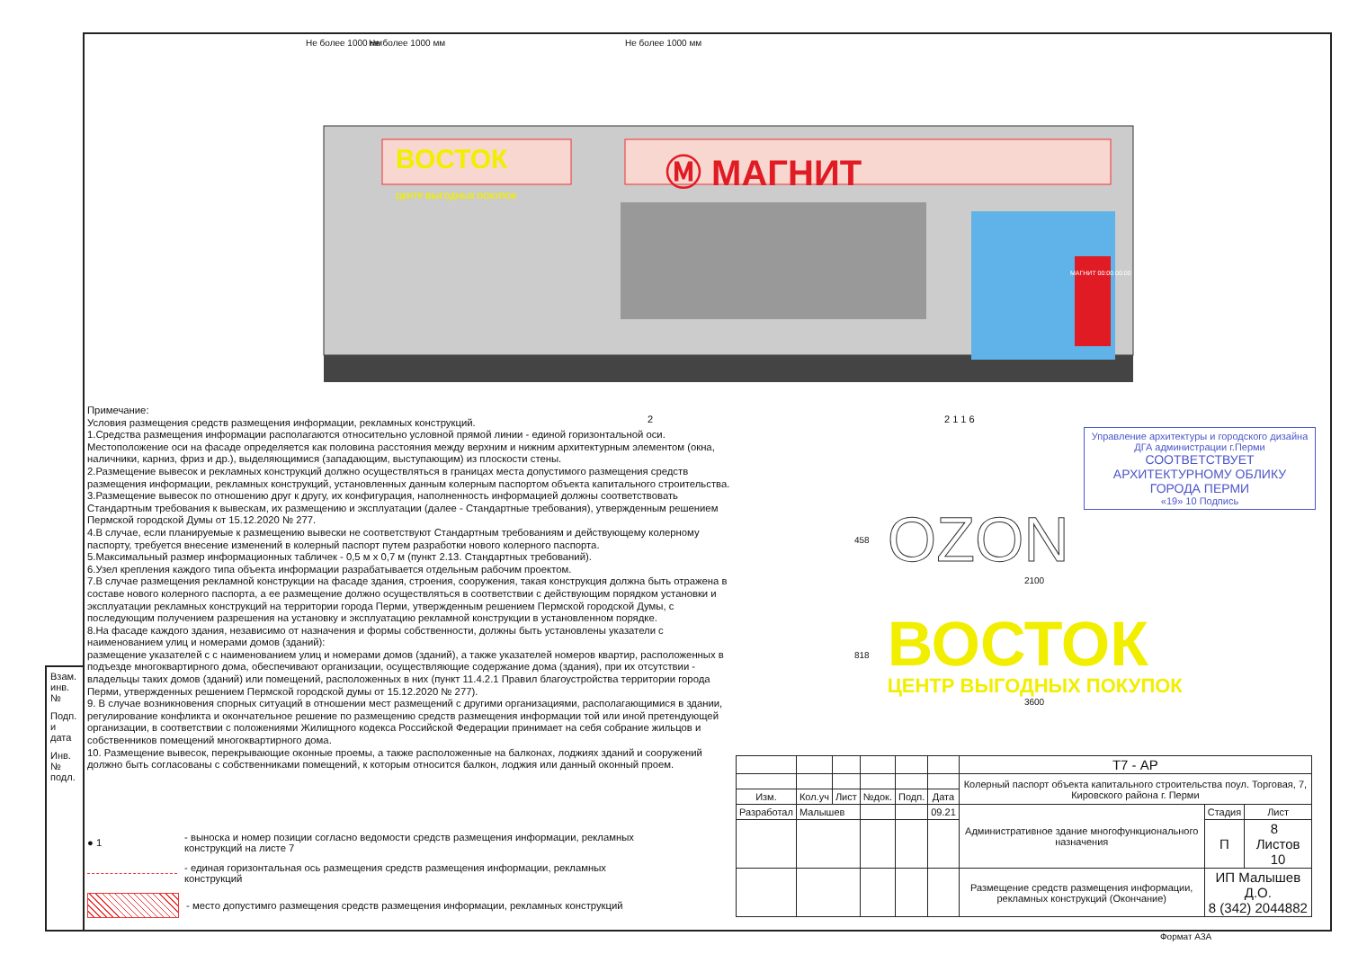Взам. инв. №
Подп. и дата
Инв. № подл.
ВОСТОК
ЦЕНТР ВЫГОДНЫХ ПОКУПОК
Ⓜ МАГНИТ
Не более 1000 мм Не более 1000 мм Не более 1000 мм
МАГНИТ 00:00 00:00
2 2 1 1 6
Примечание:
Условия размещения средств размещения информации, рекламных конструкций.
1.Средства размещения информации располагаются относительно условной прямой линии - единой горизонтальной оси. Местоположение оси на фасаде определяется как половина расстояния между верхним и нижним архитектурным элементом (окна, наличники, карниз, фриз и др.), выделяющимися (западающим, выступающим) из плоскости стены.
2.Размещение вывесок и рекламных конструкций должно осуществляться в границах места допустимого размещения средств размещения информации, рекламных конструкций, установленных данным колерным паспортом объекта капитального строительства.
3.Размещение вывесок по отношению друг к другу, их конфигурация, наполненность информацией должны соответствовать Стандартным требования к вывескам, их размещению и эксплуатации (далее - Стандартные требования), утвержденным решением Пермской городской Думы от 15.12.2020 № 277.
4.В случае, если планируемые к размещению вывески не соответствуют Стандартным требованиям и действующему колерному паспорту, требуется внесение изменений в колерный паспорт путем разработки нового колерного паспорта.
5.Максимальный размер информационных табличек - 0,5 м х 0,7 м (пункт 2.13. Стандартных требований).
6.Узел крепления каждого типа объекта информации разрабатывается отдельным рабочим проектом.
7.В случае размещения рекламной конструкции на фасаде здания, строения, сооружения, такая конструкция должна быть отражена в составе нового колерного паспорта, а ее размещение должно осуществляться в соответствии с действующим порядком установки и эксплуатации рекламных конструкций на территории города Перми, утвержденным решением Пермской городской Думы, с последующим получением разрешения на установку и эксплуатацию рекламной конструкции в установленном порядке.
8.На фасаде каждого здания, независимо от назначения и формы собственности, должны быть установлены указатели с наименованием улиц и номерами домов (зданий):
размещение указателей с с наименованием улиц и номерами домов (зданий), а также указателей номеров квартир, расположенных в подъезде многоквартирного дома, обеспечивают организации, осуществляющие содержание дома (здания), при их отсутствии - владельцы таких домов (зданий) или помещений, расположенных в них (пункт 11.4.2.1 Правил благоустройства территории города Перми, утвержденных решением Пермской городской думы от 15.12.2020 № 277).
9. В случае возникновения спорных ситуаций в отношении мест размещений с другими организациями, располагающимися в здании, регулирование конфликта и окончательное решение по размещению средств размещения информации той или иной претендующей организации, в соответствии с положениями Жилищного кодекса Российской Федерации принимает на себя собрание жильцов и собственников помещений многоквартирного дома.
10. Размещение вывесок, перекрывающие оконные проемы, а также расположенные на балконах, лоджиях зданий и сооружений должно быть согласованы с собственниками помещений, к которым относится балкон, лоджия или данный оконный проем.
● 1 - выноска и номер позиции согласно ведомости средств размещения информации, рекламных конструкций на листе 7
- единая горизонтальная ось размещения средств размещения информации, рекламных конструкций
- место допустимго размещения средств размещения информации, рекламных конструкций
Управление архитектуры и городского дизайна ДГА администрации г.Перми
СООТВЕТСТВУЕТ АРХИТЕКТУРНОМУ ОБЛИКУ ГОРОДА ПЕРМИ
«19» 10 Подпись
458 OZON
2100
818
ВОСТОК
ЦЕНТР ВЫГОДНЫХ ПОКУПОК
3600
| | | | | | | Т7 - АР | | |
| | | | | | | Колерный паспорт объекта капитального строительства поул. Торговая, 7, Кировского района г. Перми | | |
| Изм. | Кол.уч | Лист | №док. | Подп. | Дата | | | |
| Разработал | Малышев | | | | 09.21 | Административное здание многофункционального назначения | Стадия | Лист |
| | | | | | | | П | 8 Листов 10 |
| | | | | | | Размещение средств размещения информации, рекламных конструкций (Окончание) | ИП Малышев Д.О. 8 (342) 2044882 | |
Формат А3А